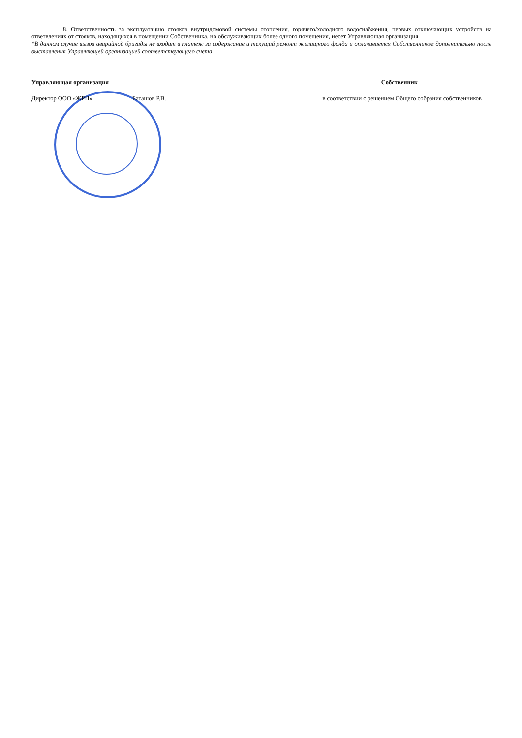8. Ответственность за эксплуатацию стояков внутридомовой системы отопления, горячего/холодного водоснабжения, первых отключающих устройств на ответвлениях от стояков, находящихся в помещении Собственника, но обслуживающих более одного помещения, несет Управляющая организация.
*В данном случае вызов аварийной бригады не входит в платеж за содержание и текущий ремонт жилищного фонда и оплачивается Собственником дополнительно после выставления Управляющей организацией соответствующего счета.
Управляющая организация Собственник
Директор ООО «ЖРП» ____________ Баташов Р.В. в соответствии с решением Общего собрания собственников